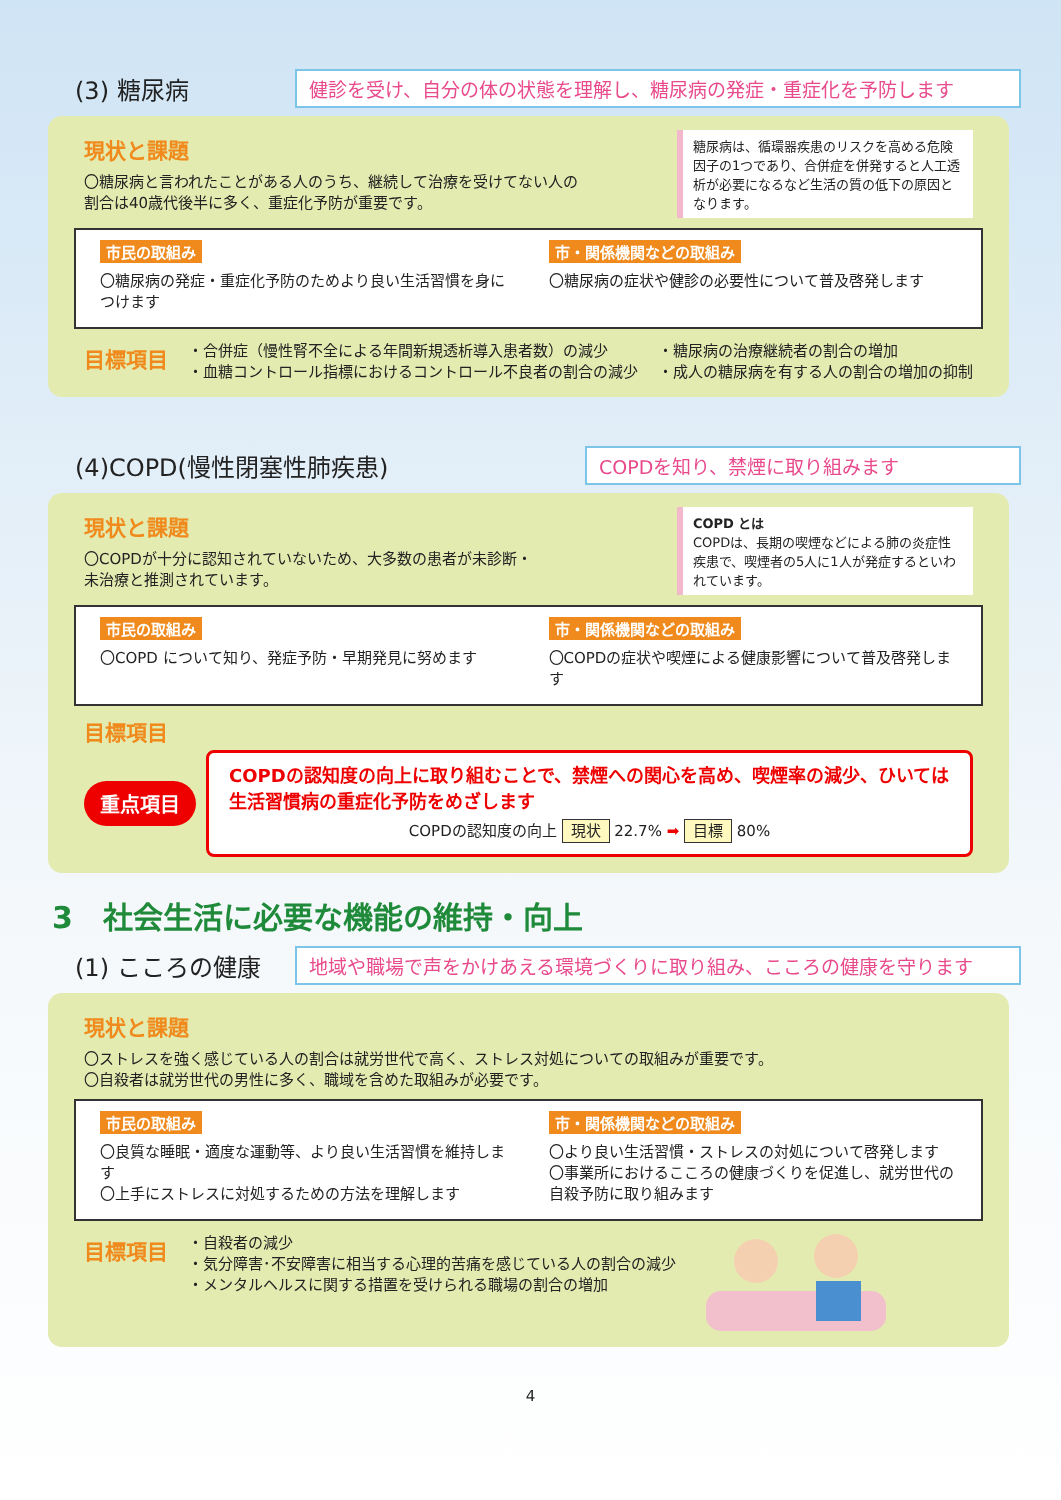(3) 糖尿病
健診を受け、自分の体の状態を理解し、糖尿病の発症・重症化を予防します
現状と課題
〇糖尿病と言われたことがある人のうち、継続して治療を受けてない人の
割合は40歳代後半に多く、重症化予防が重要です。
糖尿病は、循環器疾患のリスクを高める危険因子の1つであり、合併症を併発すると人工透析が必要になるなど生活の質の低下の原因となります。
市民の取組み
〇糖尿病の発症・重症化予防のためより良い生活習慣を身につけます
市・関係機関などの取組み
〇糖尿病の症状や健診の必要性について普及啓発します
目標項目
・合併症（慢性腎不全による年間新規透析導入患者数）の減少
・血糖コントロール指標におけるコントロール不良者の割合の減少
・糖尿病の治療継続者の割合の増加
・成人の糖尿病を有する人の割合の増加の抑制
(4)COPD(慢性閉塞性肺疾患)
COPDを知り、禁煙に取り組みます
現状と課題
〇COPDが十分に認知されていないため、大多数の患者が未診断・
未治療と推測されています。
COPD とは
COPDは、長期の喫煙などによる肺の炎症性疾患で、喫煙者の5人に1人が発症するといわれています。
市民の取組み
〇COPD について知り、発症予防・早期発見に努めます
市・関係機関などの取組み
〇COPDの症状や喫煙による健康影響について普及啓発します
目標項目
重点項目
COPDの認知度の向上に取り組むことで、禁煙への関心を高め、喫煙率の減少、ひいては生活習慣病の重症化予防をめざします
COPDの認知度の向上 現状 22.7% ➡ 目標 80%
3　社会生活に必要な機能の維持・向上
(1) こころの健康
地域や職場で声をかけあえる環境づくりに取り組み、こころの健康を守ります
現状と課題
〇ストレスを強く感じている人の割合は就労世代で高く、ストレス対処についての取組みが重要です。
〇自殺者は就労世代の男性に多く、職域を含めた取組みが必要です。
市民の取組み
〇良質な睡眠・適度な運動等、より良い生活習慣を維持します
〇上手にストレスに対処するための方法を理解します
市・関係機関などの取組み
〇より良い生活習慣・ストレスの対処について啓発します
〇事業所におけるこころの健康づくりを促進し、就労世代の自殺予防に取り組みます
目標項目
・自殺者の減少
・気分障害･不安障害に相当する心理的苦痛を感じている人の割合の減少
・メンタルヘルスに関する措置を受けられる職場の割合の増加
4